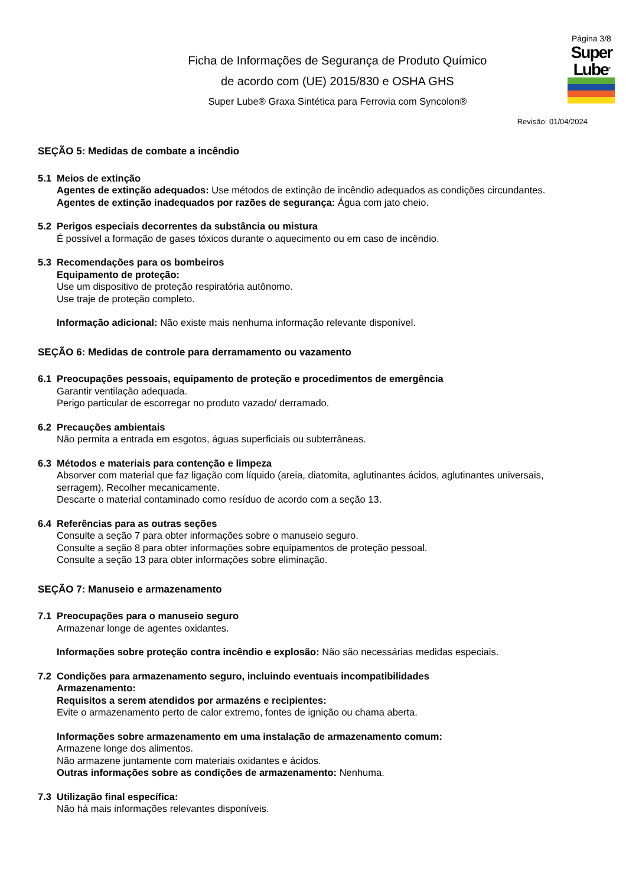Ficha de Informações de Segurança de Produto Químico
de acordo com (UE) 2015/830 e OSHA GHS
Super Lube® Graxa Sintética para Ferrovia com Syncolon®
Página 3/8
Super
Lube<sup>®</sup>
Revisão: 01/04/2024
SEÇÃO 5: Medidas de combate a incêndio
5.1 Meios de extinção
Agentes de extinção adequados: Use métodos de extinção de incêndio adequados as condições circundantes.
Agentes de extinção inadequados por razões de segurança: Água com jato cheio.
5.2 Perigos especiais decorrentes da substância ou mistura
É possível a formação de gases tóxicos durante o aquecimento ou em caso de incêndio.
5.3 Recomendações para os bombeiros
Equipamento de proteção:
Use um dispositivo de proteção respiratória autônomo.
Use traje de proteção completo.
Informação adicional: Não existe mais nenhuma informação relevante disponível.
SEÇÃO 6: Medidas de controle para derramamento ou vazamento
6.1 Preocupações pessoais, equipamento de proteção e procedimentos de emergência
Garantir ventilação adequada.
Perigo particular de escorregar no produto vazado/ derramado.
6.2 Precauções ambientais
Não permita a entrada em esgotos, águas superficiais ou subterrâneas.
6.3 Métodos e materiais para contenção e limpeza
Absorver com material que faz ligação com líquido (areia, diatomita, aglutinantes ácidos, aglutinantes universais, serragem). Recolher mecanicamente.
Descarte o material contaminado como resíduo de acordo com a seção 13.
6.4 Referências para as outras seções
Consulte a seção 7 para obter informações sobre o manuseio seguro.
Consulte a seção 8 para obter informações sobre equipamentos de proteção pessoal.
Consulte a seção 13 para obter informações sobre eliminação.
SEÇÃO 7: Manuseio e armazenamento
7.1 Preocupações para o manuseio seguro
Armazenar longe de agentes oxidantes.
Informações sobre proteção contra incêndio e explosão: Não são necessárias medidas especiais.
7.2 Condições para armazenamento seguro, incluindo eventuais incompatibilidades
Armazenamento:
Requisitos a serem atendidos por armazéns e recipientes:
Evite o armazenamento perto de calor extremo, fontes de ignição ou chama aberta.
Informações sobre armazenamento em uma instalação de armazenamento comum:
Armazene longe dos alimentos.
Não armazene juntamente com materiais oxidantes e ácidos.
Outras informações sobre as condições de armazenamento: Nenhuma.
7.3 Utilização final específica:
Não há mais informações relevantes disponíveis.